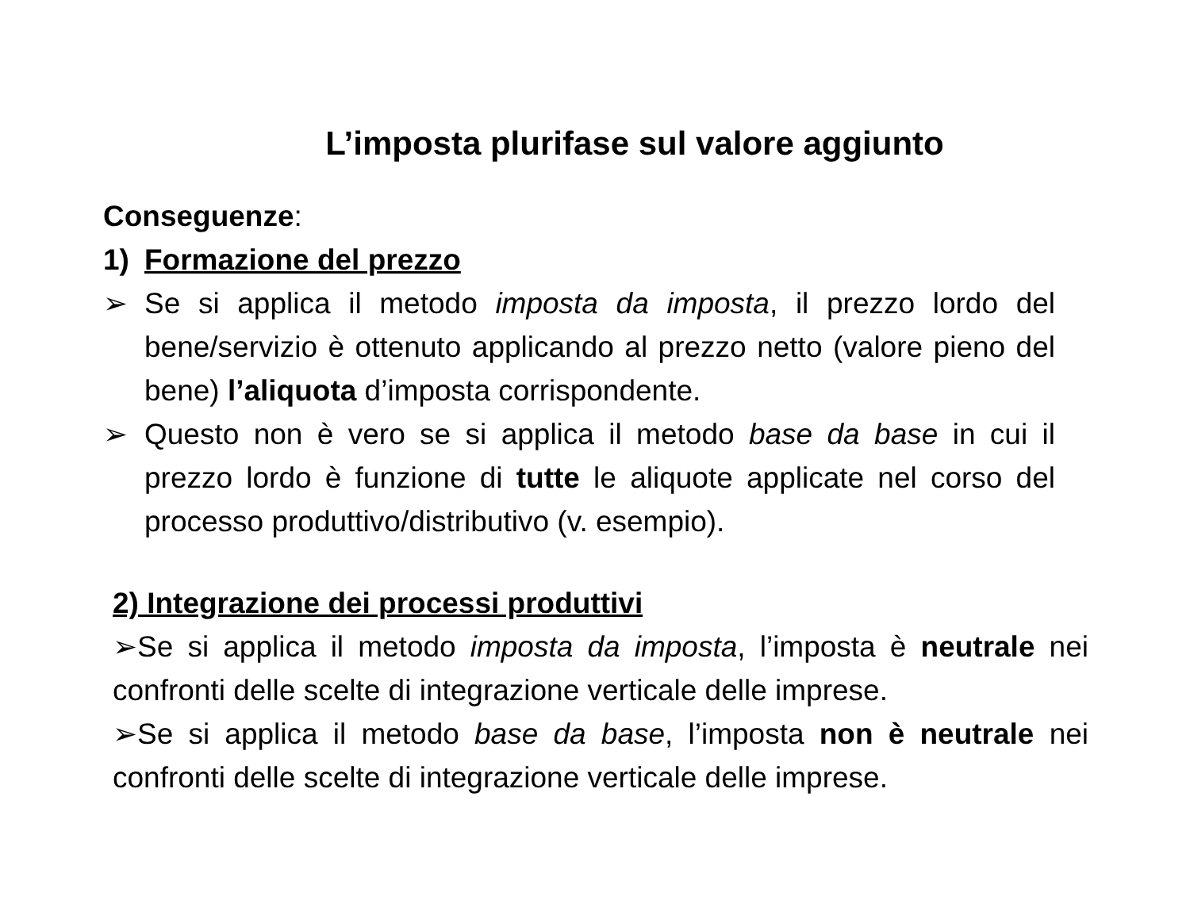L’imposta plurifase sul valore aggiunto
Conseguenze:
1) Formazione del prezzo
➢ Se si applica il metodo imposta da imposta, il prezzo lordo del bene/servizio è ottenuto applicando al prezzo netto (valore pieno del bene) l’aliquota d’imposta corrispondente.
➢ Questo non è vero se si applica il metodo base da base in cui il prezzo lordo è funzione di tutte le aliquote applicate nel corso del processo produttivo/distributivo (v. esempio).
2) Integrazione dei processi produttivi
➢Se si applica il metodo imposta da imposta, l’imposta è neutrale nei confronti delle scelte di integrazione verticale delle imprese.
➢Se si applica il metodo base da base, l’imposta non è neutrale nei confronti delle scelte di integrazione verticale delle imprese.